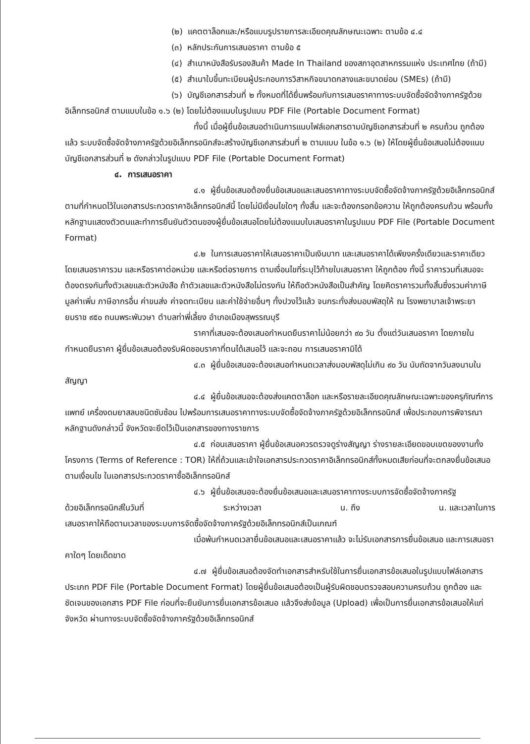(๒) แคตตาล็อกและ/หรือแบบรูปรายการละเอียดคุณลักษณะเฉพาะ ตามข้อ ๔.๔
(๓) หลักประกันการเสนอราคา ตามข้อ ๕
(๔) สำเนาหนังสือรับรองสินค้า Made In Thailand ของสภาอุตสาหกรรมแห่ง ประเทศไทย (ถ้ามี)
(๕) สำเนาใบขึ้นทะเบียนผู้ประกอบการวิสาหกิจขนาดกลางและขนาดย่อม (SMEs) (ถ้ามี)
(๖) บัญชีเอกสารส่วนที่ ๒ ทั้งหมดที่ได้ยื่นพร้อมกับการเสนอราคาทางระบบจัดซื้อจัดจ้างภาครัฐด้วยอิเล็กทรอนิกส์ ตามแบบในข้อ ๑.๖ (๒) โดยไม่ต้องแนบในรูปแบบ PDF File (Portable Document Format)
ทั้งนี้ เมื่อผู้ยื่นข้อเสนอดำเนินการแนบไฟล์เอกสารตามบัญชีเอกสารส่วนที่ ๒ ครบถ้วน ถูกต้องแล้ว ระบบจัดซื้อจัดจ้างภาครัฐด้วยอิเล็กทรอนิกส์จะสร้างบัญชีเอกสารส่วนที่ ๒ ตามแบบ ในข้อ ๑.๖ (๒) ให้โดยผู้ยื่นข้อเสนอไม่ต้องแนบบัญชีเอกสารส่วนที่ ๒ ดังกล่าวในรูปแบบ PDF File (Portable Document Format)
๔. การเสนอราคา
๔.๑ ผู้ยื่นข้อเสนอต้องยื่นข้อเสนอและเสนอราคาทางระบบจัดซื้อจัดจ้างภาครัฐด้วยอิเล็กทรอนิกส์ตามที่กำหนดไว้ในเอกสารประกวดราคาอิเล็กทรอนิกส์นี้ โดยไม่มีเงื่อนไขใดๆ ทั้งสิ้น และจะต้องกรอกข้อความ ให้ถูกต้องครบถ้วน พร้อมทั้งหลักฐานแสดงตัวตนและทำการยืนยันตัวตนของผู้ยื่นข้อเสนอโดยไม่ต้องแนบใบเสนอราคาในรูปแบบ PDF File (Portable Document Format)
๔.๒ ในการเสนอราคาให้เสนอราคาเป็นเงินบาท และเสนอราคาได้เพียงครั้งเดียวและราคาเดียว โดยเสนอราคารวม และหรือราคาต่อหน่วย และหรือต่อรายการ ตามเงื่อนไขที่ระบุไว้ท้ายใบเสนอราคา ให้ถูกต้อง ทั้งนี้ ราคารวมที่เสนอจะต้องตรงกันทั้งตัวเลขและตัวหนังสือ ถ้าตัวเลขและตัวหนังสือไม่ตรงกัน ให้ถือตัวหนังสือเป็นสำคัญ โดยคิดราคารวมทั้งสิ้นซึ่งรวมค่าภาษีมูลค่าเพิ่ม ภาษีอากรอื่น ค่าขนส่ง ค่าจดทะเบียน และค่าใช้จ่ายอื่นๆ ทั้งปวงไว้แล้ว จนกระทั่งส่งมอบพัสดุให้ ณ โรงพยาบาลเจ้าพระยายมราช ๙๕๐ ถนนพระพันวษา ตำบลท่าพี่เลี้ยง อำเภอเมืองสุพรรณบุรี
ราคาที่เสนอจะต้องเสนอกำหนดยืนราคาไม่น้อยกว่า ๙๐ วัน ตั้งแต่วันเสนอราคา โดยภายในกำหนดยืนราคา ผู้ยื่นข้อเสนอต้องรับผิดชอบราคาที่ตนได้เสนอไว้ และจะถอน การเสนอราคามิได้
๔.๓ ผู้ยื่นข้อเสนอจะต้องเสนอกำหนดเวลาส่งมอบพัสดุไม่เกิน ๙๐ วัน นับถัดจากวันลงนามในสัญญา
๔.๔ ผู้ยื่นข้อเสนอจะต้องส่งแคตตาล็อก และหรือรายละเอียดคุณลักษณะเฉพาะของครุภัณฑ์การแพทย์ เครื่องดมยาสลบชนิดซับซ้อน ไปพร้อมการเสนอราคาทางระบบจัดซื้อจัดจ้างภาครัฐด้วยอิเล็กทรอนิกส์ เพื่อประกอบการพิจารณา หลักฐานดังกล่าวนี้ จังหวัดจะยึดไว้เป็นเอกสารของทางราชการ
๔.๕ ก่อนเสนอราคา ผู้ยื่นข้อเสนอควรตรวจดูร่างสัญญา ร่างรายละเอียดขอบเขตของงานทั้งโครงการ (Terms of Reference : TOR) ให้ถี่ถ้วนและเข้าใจเอกสารประกวดราคาอิเล็กทรอนิกส์ทั้งหมดเสียก่อนที่จะตกลงยื่นข้อเสนอตามเงื่อนไข ในเอกสารประกวดราคาซื้ออิเล็กทรอนิกส์
๔.๖ ผู้ยื่นข้อเสนอจะต้องยื่นข้อเสนอและเสนอราคาทางระบบการจัดซื้อจัดจ้างภาครัฐ
ด้วยอิเล็กทรอนิกส์ในวันที่ ระหว่างเวลา น. ถึง น. และเวลาในการ
เสนอราคาให้ถือตามเวลาของระบบการจัดซื้อจัดจ้างภาครัฐด้วยอิเล็กทรอนิกส์เป็นเกณฑ์
เมื่อพ้นกำหนดเวลายื่นข้อเสนอและเสนอราคาแล้ว จะไม่รับเอกสารการยื่นข้อเสนอ และการเสนอราคาใดๆ โดยเด็ดขาด
๔.๗ ผู้ยื่นข้อเสนอต้องจัดทำเอกสารสำหรับใช้ในการยื่นเอกสารข้อเสนอในรูปแบบไฟล์เอกสารประเภท PDF File (Portable Document Format) โดยผู้ยื่นข้อเสนอต้องเป็นผู้รับผิดชอบตรวจสอบความครบถ้วน ถูกต้อง และชัดเจนของเอกสาร PDF File ก่อนที่จะยืนยันการยื่นเอกสารข้อเสนอ แล้วจึงส่งข้อมูล (Upload) เพื่อเป็นการยื่นเอกสารข้อเสนอให้แก่ จังหวัด ผ่านทางระบบจัดซื้อจัดจ้างภาครัฐด้วยอิเล็กทรอนิกส์